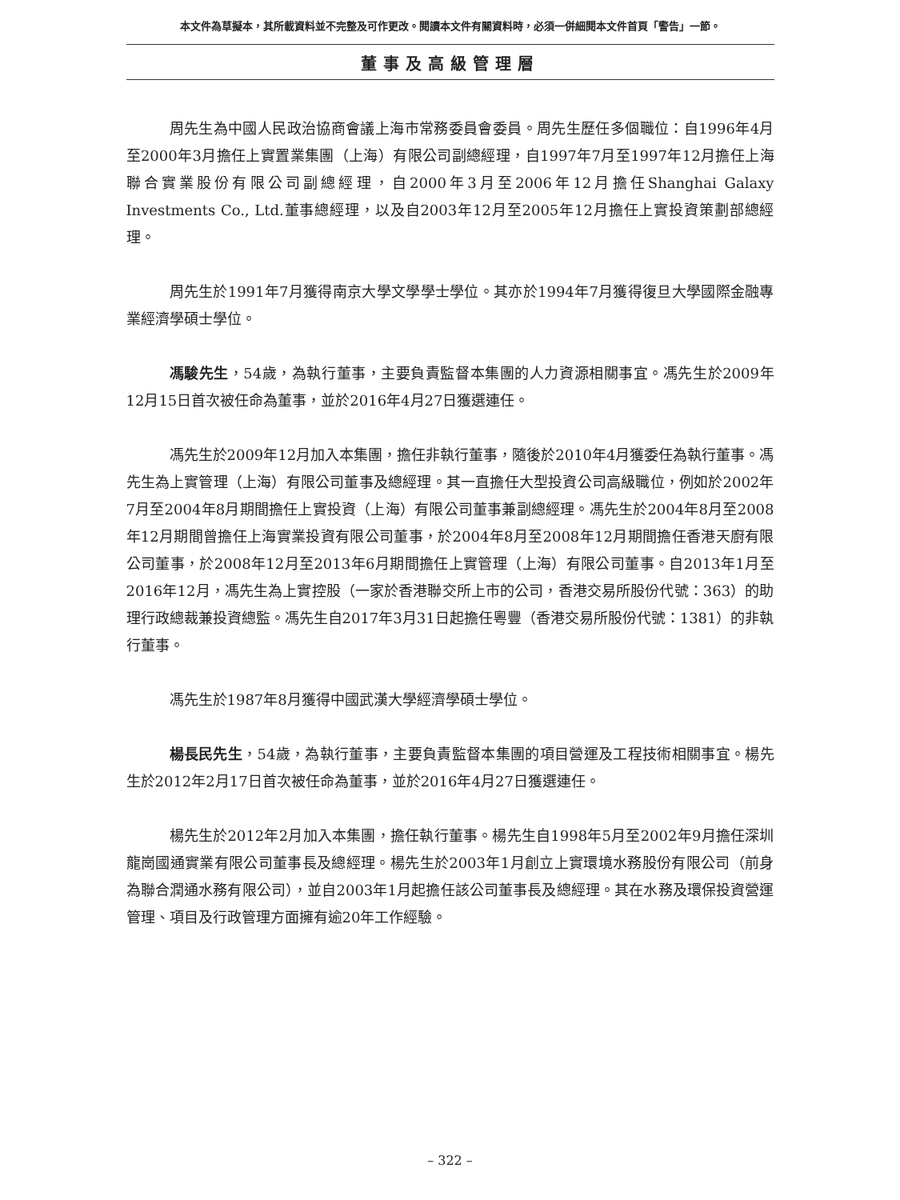本文件為草擬本，其所載資料並不完整及可作更改。閱讀本文件有關資料時，必須一併細閱本文件首頁「警告」一節。
董事及高級管理層
周先生為中國人民政治協商會議上海市常務委員會委員。周先生歷任多個職位：自1996年4月至2000年3月擔任上實置業集團（上海）有限公司副總經理，自1997年7月至1997年12月擔任上海聯合實業股份有限公司副總經理，自2000年3月至2006年12月擔任Shanghai Galaxy Investments Co., Ltd.董事總經理，以及自2003年12月至2005年12月擔任上實投資策劃部總經理。
周先生於1991年7月獲得南京大學文學學士學位。其亦於1994年7月獲得復旦大學國際金融專業經濟學碩士學位。
馮駿先生，54歲，為執行董事，主要負責監督本集團的人力資源相關事宜。馮先生於2009年12月15日首次被任命為董事，並於2016年4月27日獲選連任。
馮先生於2009年12月加入本集團，擔任非執行董事，隨後於2010年4月獲委任為執行董事。馮先生為上實管理（上海）有限公司董事及總經理。其一直擔任大型投資公司高級職位，例如於2002年7月至2004年8月期間擔任上實投資（上海）有限公司董事兼副總經理。馮先生於2004年8月至2008年12月期間曾擔任上海實業投資有限公司董事，於2004年8月至2008年12月期間擔任香港天廚有限公司董事，於2008年12月至2013年6月期間擔任上實管理（上海）有限公司董事。自2013年1月至2016年12月，馮先生為上實控股（一家於香港聯交所上市的公司，香港交易所股份代號：363）的助理行政總裁兼投資總監。馮先生自2017年3月31日起擔任粵豐（香港交易所股份代號：1381）的非執行董事。
馮先生於1987年8月獲得中國武漢大學經濟學碩士學位。
楊長民先生，54歲，為執行董事，主要負責監督本集團的項目營運及工程技術相關事宜。楊先生於2012年2月17日首次被任命為董事，並於2016年4月27日獲選連任。
楊先生於2012年2月加入本集團，擔任執行董事。楊先生自1998年5月至2002年9月擔任深圳龍崗國通實業有限公司董事長及總經理。楊先生於2003年1月創立上實環境水務股份有限公司（前身為聯合潤通水務有限公司），並自2003年1月起擔任該公司董事長及總經理。其在水務及環保投資營運管理、項目及行政管理方面擁有逾20年工作經驗。
– 322 –